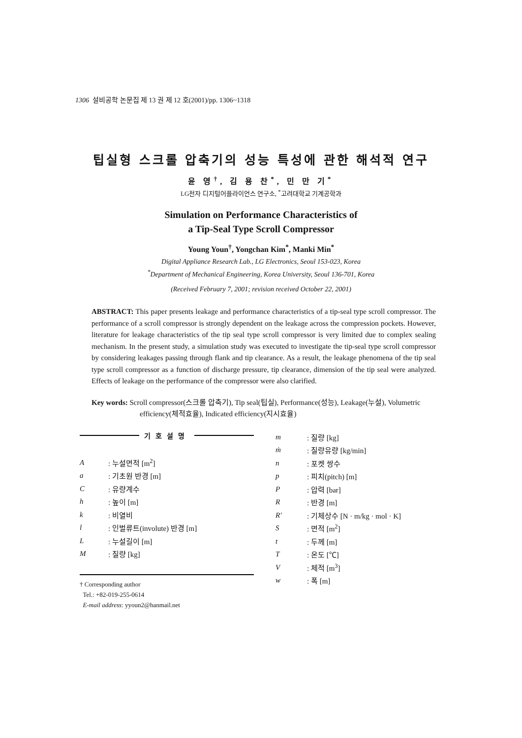1306 설비공학 논문집 제 13 권 제 12 호(2001)/pp. 1306~1318
팁실형 스크롤 압축기의 성능 특성에 관한 해석적 연구
윤 영<sup>†</sup>, 김 용 찬<sup>*</sup>, 민 만 기<sup>*</sup>
LG전자 디지털어플라이언스 연구소, <sup>*</sup>고려대학교 기계공학과
Simulation on Performance Characteristics of
a Tip-Seal Type Scroll Compressor
Young Youn<sup>†</sup>, Yongchan Kim<sup>*</sup>, Manki Min<sup>*</sup>
Digital Appliance Research Lab., LG Electronics, Seoul 153-023, Korea
<sup>*</sup> Department of Mechanical Engineering, Korea University, Seoul 136-701, Korea
(Received February 7, 2001; revision received October 22, 2001)
ABSTRACT: This paper presents leakage and performance characteristics of a tip-seal type scroll compressor. The performance of a scroll compressor is strongly dependent on the leakage across the compression pockets. However, literature for leakage characteristics of the tip seal type scroll compressor is very limited due to complex sealing mechanism. In the present study, a simulation study was executed to investigate the tip-seal type scroll compressor by considering leakages passing through flank and tip clearance. As a result, the leakage phenomena of the tip seal type scroll compressor as a function of discharge pressure, tip clearance, dimension of the tip seal were analyzed. Effects of leakage on the performance of the compressor were also clarified.
Key words: Scroll compressor(스크롤 압축기), Tip seal(팁실), Performance(성능), Leakage(누설), Volumetric efficiency(체적효율), Indicated efficiency(지시효율)
기호설명
| A | : 누설면적 [m<sup>2</sup>] |
| a | : 기초원 반경 [m] |
| C | : 유량계수 |
| h | : 높이 [m] |
| k | : 비열비 |
| l | : 인벌류트(involute) 반경 [m] |
| L | : 누설길이 [m] |
| M | : 질량 [kg] |
† Corresponding author
Tel.: +82-019-255-0614
E-mail address: yyoun2@hanmail.net
| m | : 질량 [kg] |
| ṁ | : 질량유량 [kg/min] |
| n | : 포켓 쌍수 |
| p | : 피치(pitch) [m] |
| P | : 압력 [bar] |
| R | : 반경 [m] |
| R′ | : 기체상수 [N · m/kg · mol · K] |
| S | : 면적 [m<sup>2</sup>] |
| t | : 두께 [m] |
| T | : 온도 [℃] |
| V | : 체적 [m<sup>3</sup>] |
| w | : 폭 [m] |